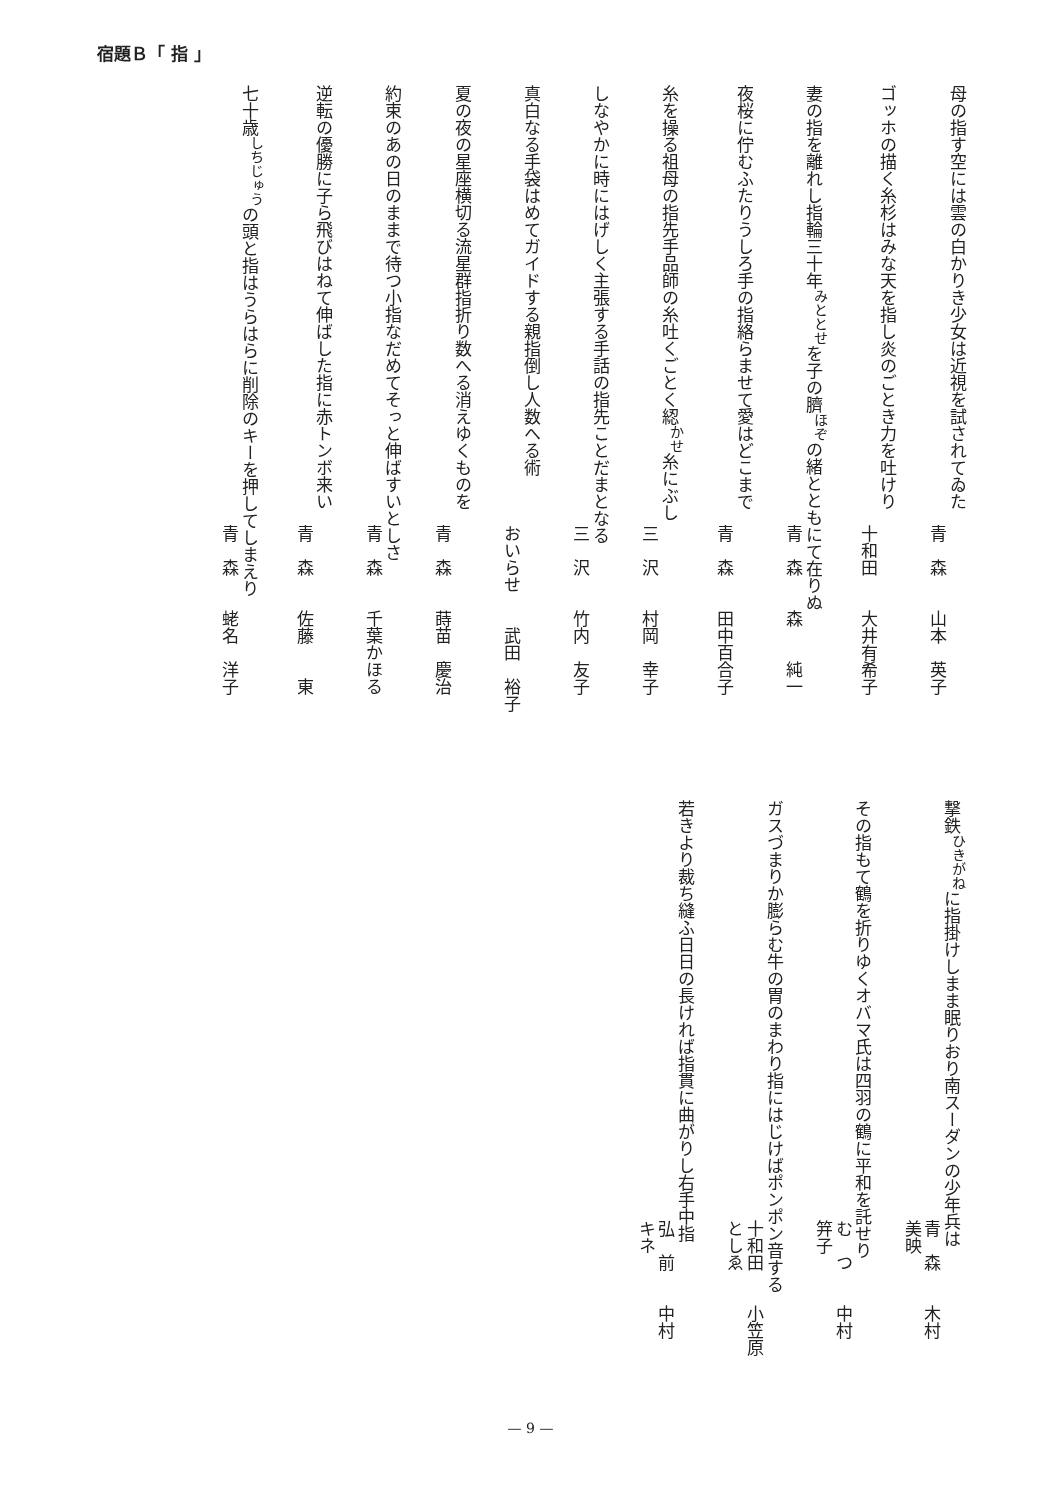宿題Ｂ「 指 」
母の指す空には雲の白かりき少女は近視を試されてゐた
青　森　　山本　英子
ゴッホの描く糸杉はみな天を指し炎のごとき力を吐けり
十和田　　大井有希子
妻の指を離れし指輪三十年<sup>みととせ</sup>を子の臍<sup>ほぞ</sup>の緒とともにて在りぬ
青　森　　森　　純一
夜桜に佇むふたりうしろ手の指絡らませて愛はどこまで
青　森　　田中百合子
糸を操る祖母の指先手品師の糸吐くごとく綛<sup>かせ</sup>糸にぶし
三　沢　　村岡　幸子
しなやかに時にはげしく主張する手話の指先ことだまとなる
三　沢　　竹内　友子
真白なる手袋はめてガイドする親指倒し人数へる術
おいらせ　　武田　裕子
夏の夜の星座横切る流星群指折り数へる消えゆくものを
青　森　　蒔苗　慶治
約束のあの日のままで待つ小指なだめてそっと伸ばすいとしさ
青　森　　千葉かほる
逆転の優勝に子ら飛びはねて伸ばした指に赤トンボ来い
青　森　　佐藤　　東
七十歳<sup>しちじゅう</sup>の頭と指はうらはらに削除のキーを押してしまえり
青　森　　蛯名　洋子
撃鉄<sup>ひきがね</sup>に指掛けしまま眠りおり南スーダンの少年兵は
青　森　　木村　美映
その指もて鶴を折りゆくオバマ氏は四羽の鶴に平和を託せり
む　つ　　中村　笄子
ガスづまりか膨らむ牛の胃のまわり指にはじけばポンポン音する
十和田　　小笠原としゑ
若きより裁ち縫ふ日日の長ければ指貫に曲がりし右手中指
弘　前　　中村　キネ
— 9 —